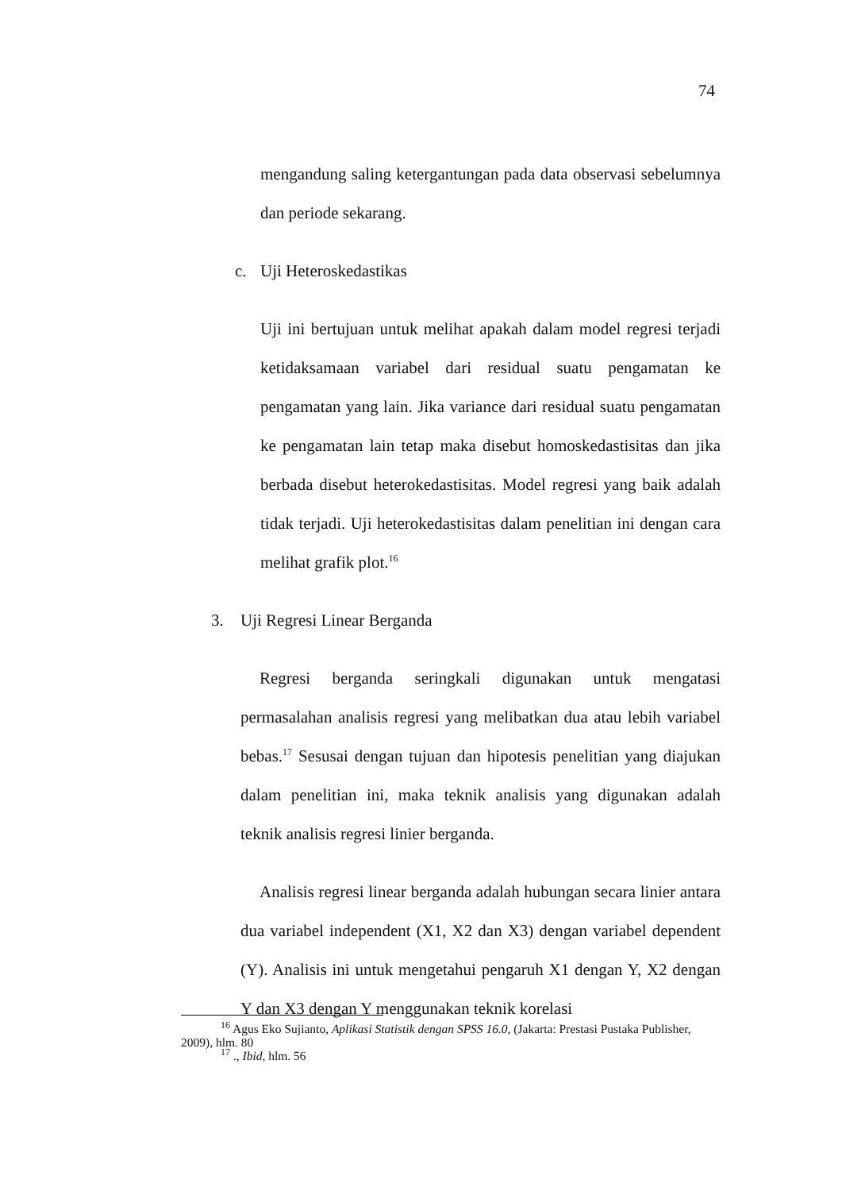74
mengandung saling ketergantungan pada data observasi sebelumnya dan periode sekarang.
c. Uji Heteroskedastikas
Uji ini bertujuan untuk melihat apakah dalam model regresi terjadi ketidaksamaan variabel dari residual suatu pengamatan ke pengamatan yang lain. Jika variance dari residual suatu pengamatan ke pengamatan lain tetap maka disebut homoskedastisitas dan jika berbada disebut heterokedastisitas. Model regresi yang baik adalah tidak terjadi. Uji heterokedastisitas dalam penelitian ini dengan cara melihat grafik plot.<sup>16</sup>
3. Uji Regresi Linear Berganda
Regresi berganda seringkali digunakan untuk mengatasi permasalahan analisis regresi yang melibatkan dua atau lebih variabel bebas.<sup>17</sup> Sesusai dengan tujuan dan hipotesis penelitian yang diajukan dalam penelitian ini, maka teknik analisis yang digunakan adalah teknik analisis regresi linier berganda.
Analisis regresi linear berganda adalah hubungan secara linier antara dua variabel independent (X1, X2 dan X3) dengan variabel dependent (Y). Analisis ini untuk mengetahui pengaruh X1 dengan Y, X2 dengan Y dan X3 dengan Y menggunakan teknik korelasi
<sup>16</sup> Agus Eko Sujianto, Aplikasi Statistik dengan SPSS 16.0, (Jakarta: Prestasi Pustaka Publisher, 2009), hlm. 80
<sup>17</sup> ., Ibid, hlm. 56